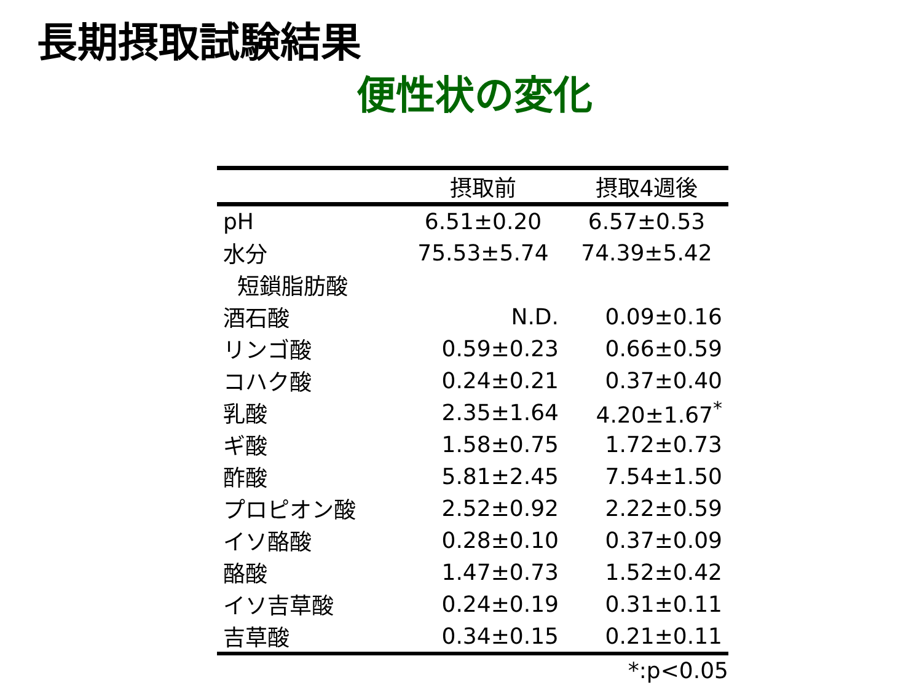長期摂取試験結果
便性状の変化
| | 摂取前 | 摂取4週後 |
| --- | --- | --- |
| pH | 6.51±0.20 | 6.57±0.53 |
| 水分 | 75.53±5.74 | 74.39±5.42 |
| 短鎖脂肪酸 | | |
| 酒石酸 | N.D. | 0.09±0.16 |
| リンゴ酸 | 0.59±0.23 | 0.66±0.59 |
| コハク酸 | 0.24±0.21 | 0.37±0.40 |
| 乳酸 | 2.35±1.64 | 4.20±1.67<sup>*</sup> |
| ギ酸 | 1.58±0.75 | 1.72±0.73 |
| 酢酸 | 5.81±2.45 | 7.54±1.50 |
| プロピオン酸 | 2.52±0.92 | 2.22±0.59 |
| イソ酪酸 | 0.28±0.10 | 0.37±0.09 |
| 酪酸 | 1.47±0.73 | 1.52±0.42 |
| イソ吉草酸 | 0.24±0.19 | 0.31±0.11 |
| 吉草酸 | 0.34±0.15 | 0.21±0.11 |
*:p<0.05